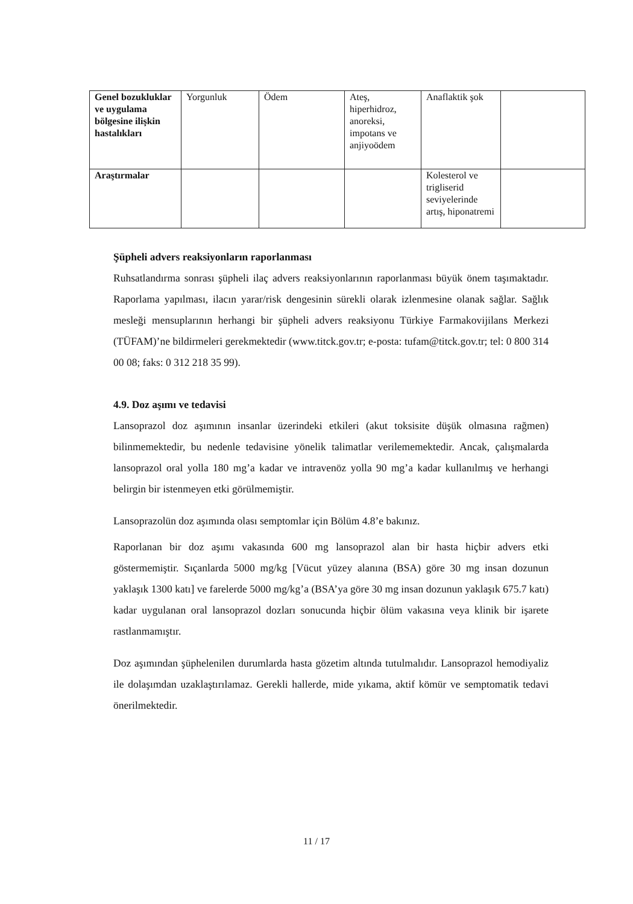| Genel bozukluklar ve uygulama bölgesine ilişkin hastalıkları | Yorgunluk | Ödem | Ateş, hiperhidroz, anoreksi, impotans ve anjiyoödem | Anaflaktik şok | |
| Araştırmalar | | | | Kolesterol ve trigliserid seviyelerinde artış, hiponatremi | |
Şüpheli advers reaksiyonların raporlanması
Ruhsatlandırma sonrası şüpheli ilaç advers reaksiyonlarının raporlanması büyük önem taşımaktadır. Raporlama yapılması, ilacın yarar/risk dengesinin sürekli olarak izlenmesine olanak sağlar. Sağlık mesleği mensuplarının herhangi bir şüpheli advers reaksiyonu Türkiye Farmakovijilans Merkezi (TÜFAM)’ne bildirmeleri gerekmektedir (www.titck.gov.tr; e-posta: tufam@titck.gov.tr; tel: 0 800 314 00 08; faks: 0 312 218 35 99).
4.9. Doz aşımı ve tedavisi
Lansoprazol doz aşımının insanlar üzerindeki etkileri (akut toksisite düşük olmasına rağmen) bilinmemektedir, bu nedenle tedavisine yönelik talimatlar verilememektedir. Ancak, çalışmalarda lansoprazol oral yolla 180 mg’a kadar ve intravenöz yolla 90 mg’a kadar kullanılmış ve herhangi belirgin bir istenmeyen etki görülmemiştir.
Lansoprazolün doz aşımında olası semptomlar için Bölüm 4.8’e bakınız.
Raporlanan bir doz aşımı vakasında 600 mg lansoprazol alan bir hasta hiçbir advers etki göstermemiştir. Sıçanlarda 5000 mg/kg [Vücut yüzey alanına (BSA) göre 30 mg insan dozunun yaklaşık 1300 katı] ve farelerde 5000 mg/kg’a (BSA’ya göre 30 mg insan dozunun yaklaşık 675.7 katı) kadar uygulanan oral lansoprazol dozları sonucunda hiçbir ölüm vakasına veya klinik bir işarete rastlanmamıştır.
Doz aşımından şüphelenilen durumlarda hasta gözetim altında tutulmalıdır. Lansoprazol hemodiyaliz ile dolaşımdan uzaklaştırılamaz. Gerekli hallerde, mide yıkama, aktif kömür ve semptomatik tedavi önerilmektedir.
11 / 17